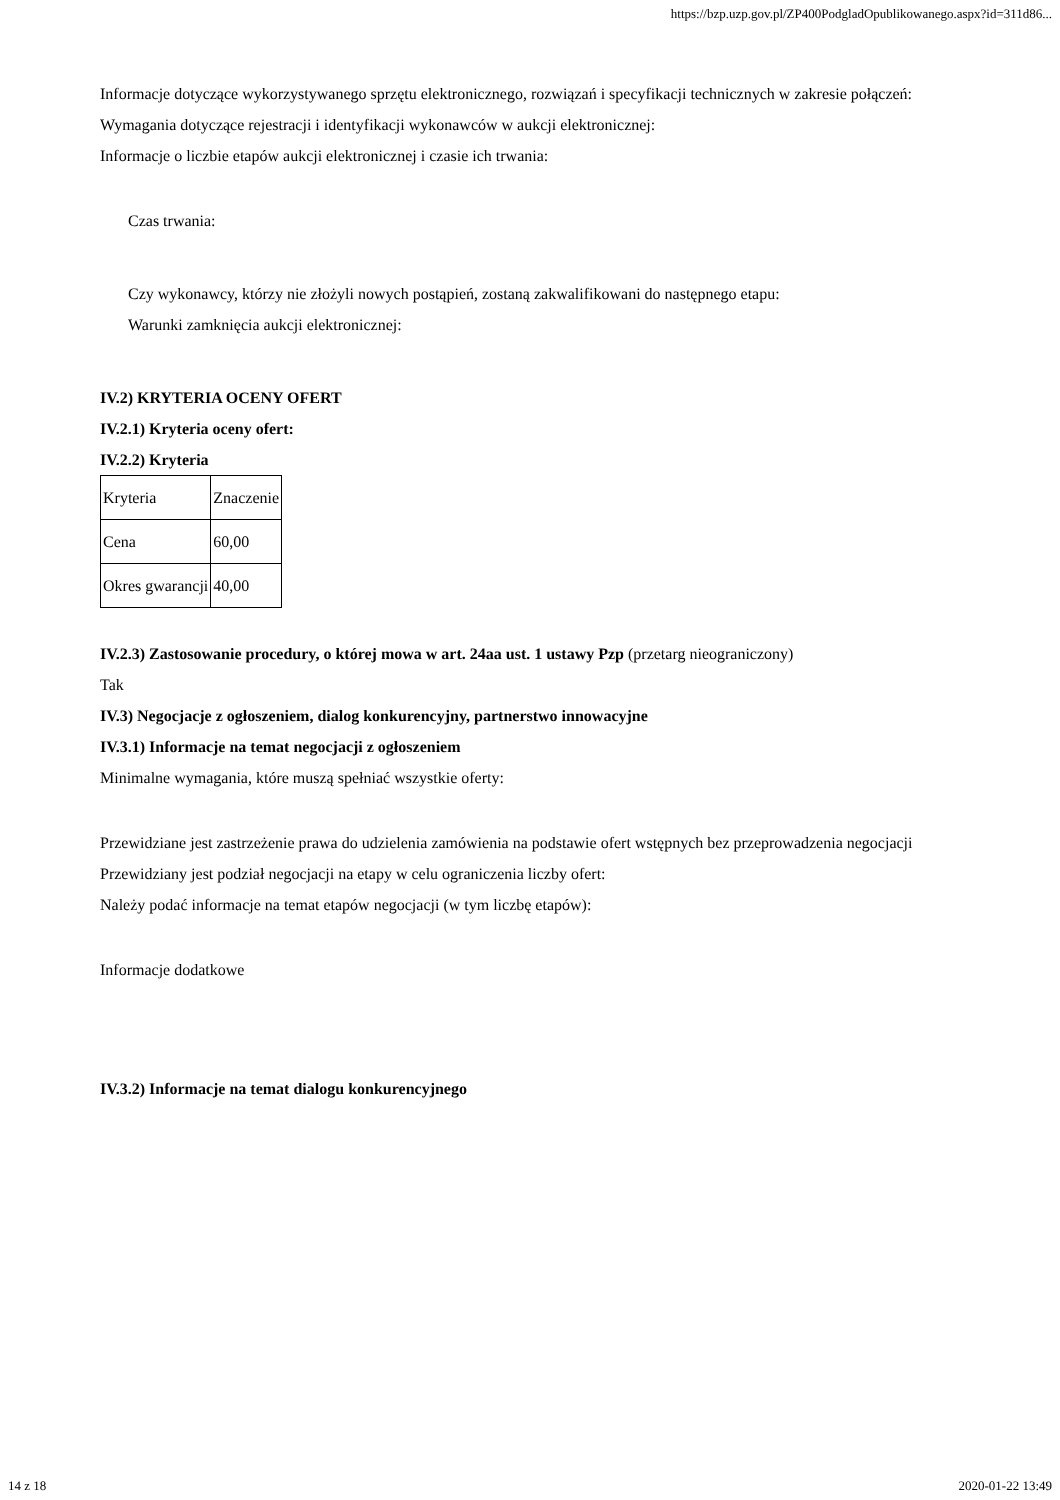https://bzp.uzp.gov.pl/ZP400PodgladOpublikowanego.aspx?id=311d86...
Informacje dotyczące wykorzystywanego sprzętu elektronicznego, rozwiązań i specyfikacji technicznych w zakresie połączeń:
Wymagania dotyczące rejestracji i identyfikacji wykonawców w aukcji elektronicznej:
Informacje o liczbie etapów aukcji elektronicznej i czasie ich trwania:
Czas trwania:
Czy wykonawcy, którzy nie złożyli nowych postąpień, zostaną zakwalifikowani do następnego etapu:
Warunki zamknięcia aukcji elektronicznej:
IV.2) KRYTERIA OCENY OFERT
IV.2.1) Kryteria oceny ofert:
IV.2.2) Kryteria
| Kryteria | Znaczenie |
| Cena | 60,00 |
| Okres gwarancji | 40,00 |
IV.2.3) Zastosowanie procedury, o której mowa w art. 24aa ust. 1 ustawy Pzp (przetarg nieograniczony)
Tak
IV.3) Negocjacje z ogłoszeniem, dialog konkurencyjny, partnerstwo innowacyjne
IV.3.1) Informacje na temat negocjacji z ogłoszeniem
Minimalne wymagania, które muszą spełniać wszystkie oferty:
Przewidziane jest zastrzeżenie prawa do udzielenia zamówienia na podstawie ofert wstępnych bez przeprowadzenia negocjacji
Przewidziany jest podział negocjacji na etapy w celu ograniczenia liczby ofert:
Należy podać informacje na temat etapów negocjacji (w tym liczbę etapów):
Informacje dodatkowe
IV.3.2) Informacje na temat dialogu konkurencyjnego
14 z 18 2020-01-22 13:49